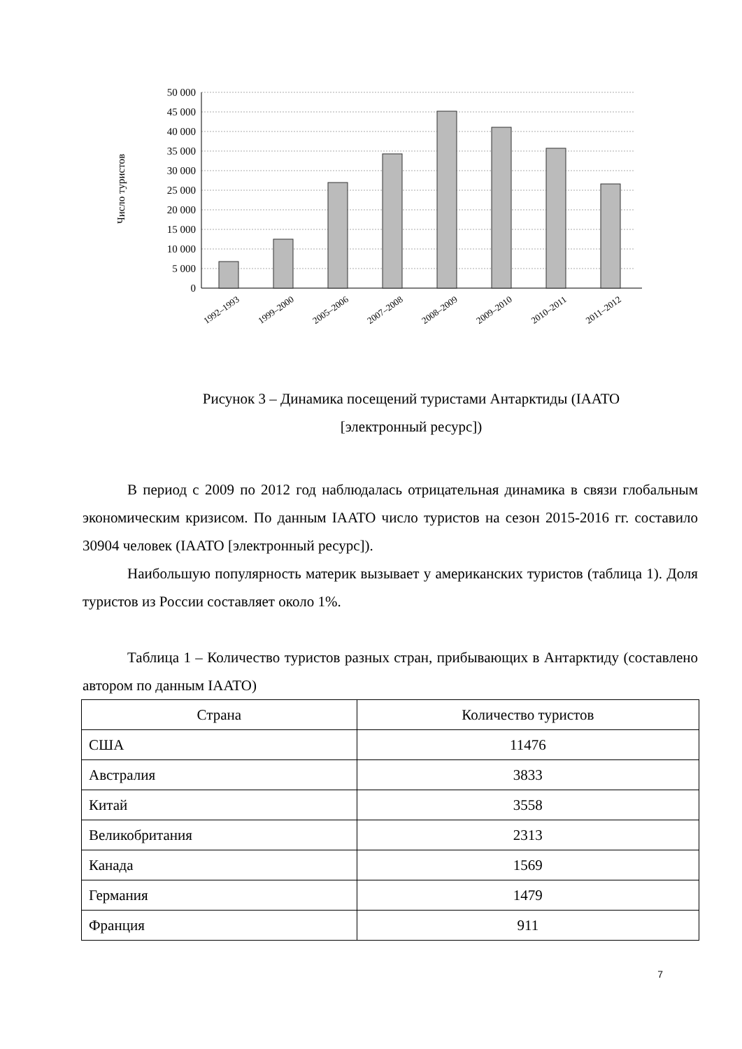50 000
45 000
40 000
35 000
30 000
25 000
20 000
15 000
10 000
5 000
0
Число туристов
1992–1993
1999–2000
2005–2006
2007–2008
2008–2009
2009–2010
2010–2011
2011–2012
Рисунок 3 – Динамика посещений туристами Антарктиды (IAATO
[электронный ресурс])
В период с 2009 по 2012 год наблюдалась отрицательная динамика в связи глобальным экономическим кризисом. По данным IAATO число туристов на сезон 2015-2016 гг. составило 30904 человек (IAATO [электронный ресурс]).
Наибольшую популярность материк вызывает у американских туристов (таблица 1). Доля туристов из России составляет около 1%.
Таблица 1 – Количество туристов разных стран, прибывающих в Антарктиду (составлено автором по данным IAATO)
| Страна | Количество туристов |
| --- | --- |
| США | 11476 |
| Австралия | 3833 |
| Китай | 3558 |
| Великобритания | 2313 |
| Канада | 1569 |
| Германия | 1479 |
| Франция | 911 |
7